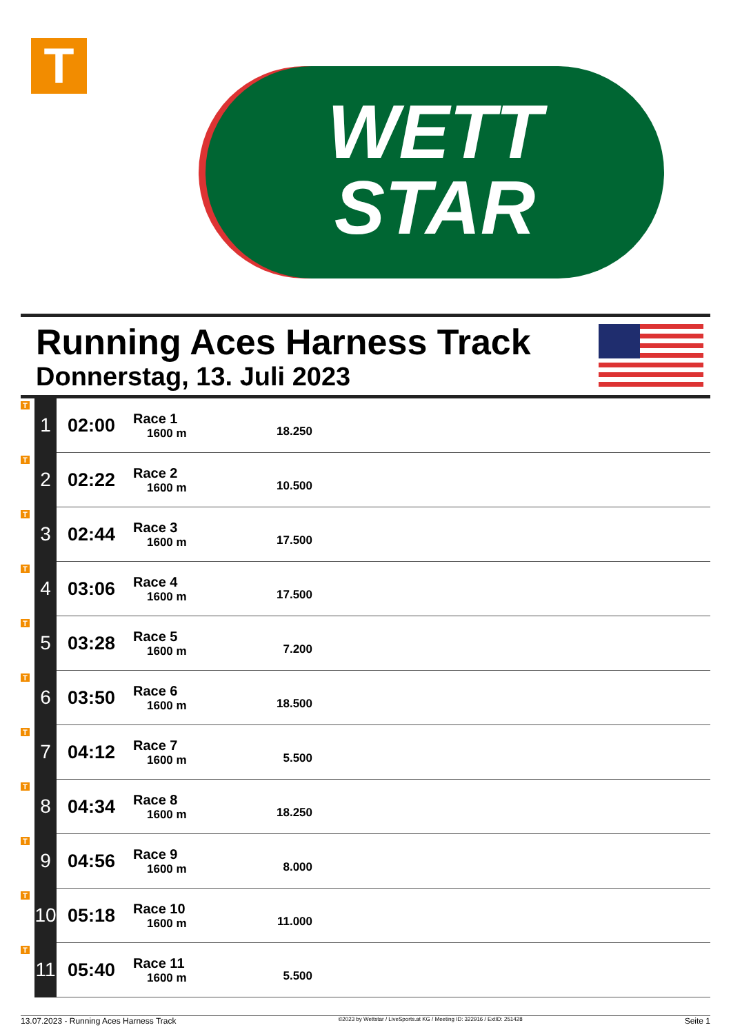T
WETT
STAR
Running Aces Harness Track
Donnerstag, 13. Juli 2023
| T | 1 | 02:00 | Race 1 1600 m | 18.250 | |
| T | 2 | 02:22 | Race 2 1600 m | 10.500 | |
| T | 3 | 02:44 | Race 3 1600 m | 17.500 | |
| T | 4 | 03:06 | Race 4 1600 m | 17.500 | |
| T | 5 | 03:28 | Race 5 1600 m | 7.200 | |
| T | 6 | 03:50 | Race 6 1600 m | 18.500 | |
| T | 7 | 04:12 | Race 7 1600 m | 5.500 | |
| T | 8 | 04:34 | Race 8 1600 m | 18.250 | |
| T | 9 | 04:56 | Race 9 1600 m | 8.000 | |
| T | 10 | 05:18 | Race 10 1600 m | 11.000 | |
| T | 11 | 05:40 | Race 11 1600 m | 5.500 | |
13.07.2023 - Running Aces Harness Track ©2023 by Wettstar / LiveSports.at KG / Meeting ID: 322916 / ExtID: 251428 Seite 1